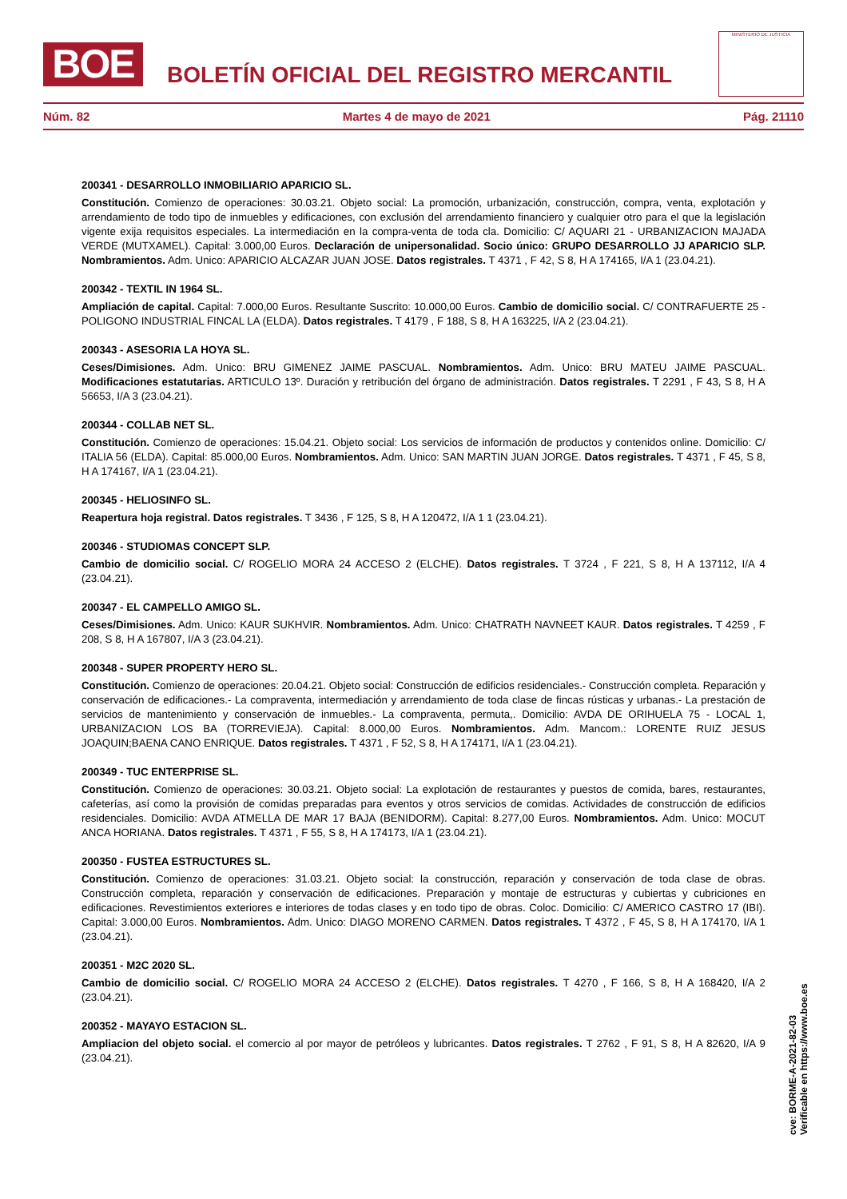BOE
BOLETÍN OFICIAL DEL REGISTRO MERCANTIL
MINISTERIO DE JUSTICIA
Núm. 82 Martes 4 de mayo de 2021 Pág. 21110
200341 - DESARROLLO INMOBILIARIO APARICIO SL.
Constitución. Comienzo de operaciones: 30.03.21. Objeto social: La promoción, urbanización, construcción, compra, venta, explotación y arrendamiento de todo tipo de inmuebles y edificaciones, con exclusión del arrendamiento financiero y cualquier otro para el que la legislación vigente exija requisitos especiales. La intermediación en la compra-venta de toda cla. Domicilio: C/ AQUARI 21 - URBANIZACION MAJADA VERDE (MUTXAMEL). Capital: 3.000,00 Euros. Declaración de unipersonalidad. Socio único: GRUPO DESARROLLO JJ APARICIO SLP. Nombramientos. Adm. Unico: APARICIO ALCAZAR JUAN JOSE. Datos registrales. T 4371 , F 42, S 8, H A 174165, I/A 1 (23.04.21).
200342 - TEXTIL IN 1964 SL.
Ampliación de capital. Capital: 7.000,00 Euros. Resultante Suscrito: 10.000,00 Euros. Cambio de domicilio social. C/ CONTRAFUERTE 25 - POLIGONO INDUSTRIAL FINCAL LA (ELDA). Datos registrales. T 4179 , F 188, S 8, H A 163225, I/A 2 (23.04.21).
200343 - ASESORIA LA HOYA SL.
Ceses/Dimisiones. Adm. Unico: BRU GIMENEZ JAIME PASCUAL. Nombramientos. Adm. Unico: BRU MATEU JAIME PASCUAL. Modificaciones estatutarias. ARTICULO 13º. Duración y retribución del órgano de administración. Datos registrales. T 2291 , F 43, S 8, H A 56653, I/A 3 (23.04.21).
200344 - COLLAB NET SL.
Constitución. Comienzo de operaciones: 15.04.21. Objeto social: Los servicios de información de productos y contenidos online. Domicilio: C/ ITALIA 56 (ELDA). Capital: 85.000,00 Euros. Nombramientos. Adm. Unico: SAN MARTIN JUAN JORGE. Datos registrales. T 4371 , F 45, S 8, H A 174167, I/A 1 (23.04.21).
200345 - HELIOSINFO SL.
Reapertura hoja registral. Datos registrales. T 3436 , F 125, S 8, H A 120472, I/A 1 1 (23.04.21).
200346 - STUDIOMAS CONCEPT SLP.
Cambio de domicilio social. C/ ROGELIO MORA 24 ACCESO 2 (ELCHE). Datos registrales. T 3724 , F 221, S 8, H A 137112, I/A 4 (23.04.21).
200347 - EL CAMPELLO AMIGO SL.
Ceses/Dimisiones. Adm. Unico: KAUR SUKHVIR. Nombramientos. Adm. Unico: CHATRATH NAVNEET KAUR. Datos registrales. T 4259 , F 208, S 8, H A 167807, I/A 3 (23.04.21).
200348 - SUPER PROPERTY HERO SL.
Constitución. Comienzo de operaciones: 20.04.21. Objeto social: Construcción de edificios residenciales.- Construcción completa. Reparación y conservación de edificaciones.- La compraventa, intermediación y arrendamiento de toda clase de fincas rústicas y urbanas.- La prestación de servicios de mantenimiento y conservación de inmuebles.- La compraventa, permuta,. Domicilio: AVDA DE ORIHUELA 75 - LOCAL 1, URBANIZACION LOS BA (TORREVIEJA). Capital: 8.000,00 Euros. Nombramientos. Adm. Mancom.: LORENTE RUIZ JESUS JOAQUIN;BAENA CANO ENRIQUE. Datos registrales. T 4371 , F 52, S 8, H A 174171, I/A 1 (23.04.21).
200349 - TUC ENTERPRISE SL.
Constitución. Comienzo de operaciones: 30.03.21. Objeto social: La explotación de restaurantes y puestos de comida, bares, restaurantes, cafeterías, así como la provisión de comidas preparadas para eventos y otros servicios de comidas. Actividades de construcción de edificios residenciales. Domicilio: AVDA ATMELLA DE MAR 17 BAJA (BENIDORM). Capital: 8.277,00 Euros. Nombramientos. Adm. Unico: MOCUT ANCA HORIANA. Datos registrales. T 4371 , F 55, S 8, H A 174173, I/A 1 (23.04.21).
200350 - FUSTEA ESTRUCTURES SL.
Constitución. Comienzo de operaciones: 31.03.21. Objeto social: la construcción, reparación y conservación de toda clase de obras. Construcción completa, reparación y conservación de edificaciones. Preparación y montaje de estructuras y cubiertas y cubriciones en edificaciones. Revestimientos exteriores e interiores de todas clases y en todo tipo de obras. Coloc. Domicilio: C/ AMERICO CASTRO 17 (IBI). Capital: 3.000,00 Euros. Nombramientos. Adm. Unico: DIAGO MORENO CARMEN. Datos registrales. T 4372 , F 45, S 8, H A 174170, I/A 1 (23.04.21).
200351 - M2C 2020 SL.
Cambio de domicilio social. C/ ROGELIO MORA 24 ACCESO 2 (ELCHE). Datos registrales. T 4270 , F 166, S 8, H A 168420, I/A 2 (23.04.21).
200352 - MAYAYO ESTACION SL.
Ampliacion del objeto social. el comercio al por mayor de petróleos y lubricantes. Datos registrales. T 2762 , F 91, S 8, H A 82620, I/A 9 (23.04.21).
cve: BORME-A-2021-82-03
Verificable en https://www.boe.es